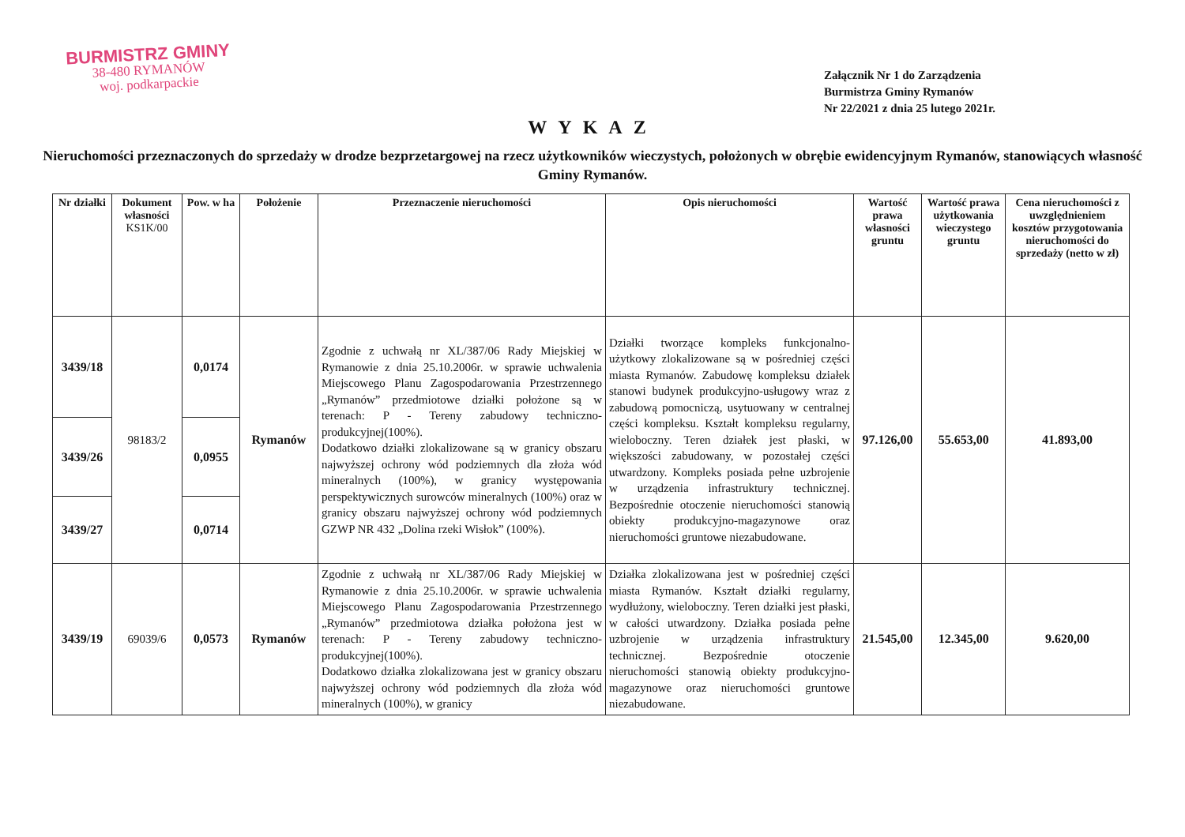BURMISTRZ GMINY
38-480 RYMANÓW
woj. podkarpackie
Załącznik Nr 1 do Zarządzenia
Burmistrza Gminy Rymanów
Nr 22/2021 z dnia 25 lutego 2021r.
WYKAZ
Nieruchomości przeznaczonych do sprzedaży w drodze bezprzetargowej na rzecz użytkowników wieczystych, położonych w obrębie ewidencyjnym Rymanów, stanowiących własność Gminy Rymanów.
| Nr działki | Dokument własności KS1K/00 | Pow. w ha | Położenie | Przeznaczenie nieruchomości | Opis nieruchomości | Wartość prawa własności gruntu | Wartość prawa użytkowania wieczystego gruntu | Cena nieruchomości z uwzględnieniem kosztów przygotowania nieruchomości do sprzedaży (netto w zł) |
| --- | --- | --- | --- | --- | --- | --- | --- | --- |
| 3439/18 | 98183/2 | 0,0174 | Rymanów | Zgodnie z uchwałą nr XL/387/06 Rady Miejskiej w Rymanowie z dnia 25.10.2006r. w sprawie uchwalenia Miejscowego Planu Zagospodarowania Przestrzennego „Rymanów” przedmiotowe działki położone są w terenach: P - Tereny zabudowy techniczno-produkcyjnej(100%). Dodatkowo działki zlokalizowane są w granicy obszaru najwyższej ochrony wód podziemnych dla złoża wód mineralnych (100%), w granicy występowania perspektywicznych surowców mineralnych (100%) oraz w granicy obszaru najwyższej ochrony wód podziemnych GZWP NR 432 „Dolina rzeki Wisłok” (100%). | Działki tworzące kompleks funkcjonalno-użytkowy zlokalizowane są w pośredniej części miasta Rymanów. Zabudowę kompleksu działek stanowi budynek produkcyjno-usługowy wraz z zabudową pomocniczą, usytuowany w centralnej części kompleksu. Kształt kompleksu regularny, wieloboczny. Teren działek jest płaski, w większości zabudowany, w pozostałej części utwardzony. Kompleks posiada pełne uzbrojenie w urządzenia infrastruktury technicznej. Bezpośrednie otoczenie nieruchomości stanowią obiekty produkcyjno-magazynowe oraz nieruchomości gruntowe niezabudowane. | 97.126,00 | 55.653,00 | 41.893,00 |
| 3439/26 | | 0,0955 | | | | | | |
| 3439/27 | | 0,0714 | | | | | | |
| 3439/19 | 69039/6 | 0,0573 | Rymanów | Zgodnie z uchwałą nr XL/387/06 Rady Miejskiej w Rymanowie z dnia 25.10.2006r. w sprawie uchwalenia Miejscowego Planu Zagospodarowania Przestrzennego „Rymanów” przedmiotowa działka położona jest w terenach: P - Tereny zabudowy techniczno-produkcyjnej(100%). Dodatkowo działka zlokalizowana jest w granicy obszaru najwyższej ochrony wód podziemnych dla złoża wód mineralnych (100%), w granicy | Działka zlokalizowana jest w pośredniej części miasta Rymanów. Kształt działki regularny, wydłużony, wieloboczny. Teren działki jest płaski, w całości utwardzony. Działka posiada pełne uzbrojenie w urządzenia infrastruktury technicznej. Bezpośrednie otoczenie nieruchomości stanowią obiekty produkcyjno-magazynowe oraz nieruchomości gruntowe niezabudowane. | 21.545,00 | 12.345,00 | 9.620,00 |